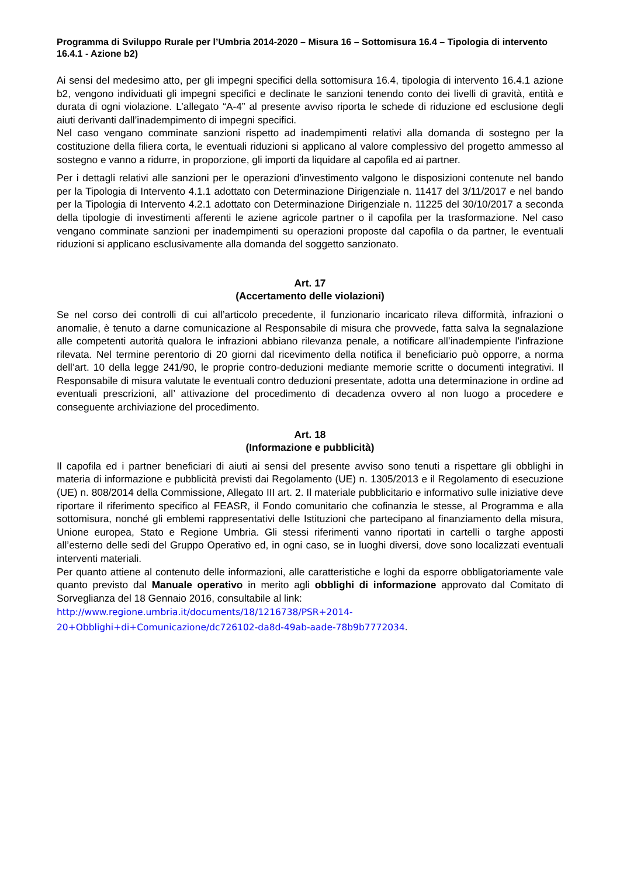Programma di Sviluppo Rurale per l’Umbria 2014-2020 – Misura 16 – Sottomisura 16.4 – Tipologia di intervento 16.4.1 - Azione b2)
Ai sensi del medesimo atto, per gli impegni specifici della sottomisura 16.4, tipologia di intervento 16.4.1 azione b2, vengono individuati gli impegni specifici e declinate le sanzioni tenendo conto dei livelli di gravità, entità e durata di ogni violazione. L’allegato “A-4” al presente avviso riporta le schede di riduzione ed esclusione degli aiuti derivanti dall’inadempimento di impegni specifici.
Nel caso vengano comminate sanzioni rispetto ad inadempimenti relativi alla domanda di sostegno per la costituzione della filiera corta, le eventuali riduzioni si applicano al valore complessivo del progetto ammesso al sostegno e vanno a ridurre, in proporzione, gli importi da liquidare al capofila ed ai partner.
Per i dettagli relativi alle sanzioni per le operazioni d’investimento valgono le disposizioni contenute nel bando per la Tipologia di Intervento 4.1.1 adottato con Determinazione Dirigenziale n. 11417 del 3/11/2017 e nel bando per la Tipologia di Intervento 4.2.1 adottato con Determinazione Dirigenziale n. 11225 del 30/10/2017 a seconda della tipologie di investimenti afferenti le aziene agricole partner o il capofila per la trasformazione. Nel caso vengano comminate sanzioni per inadempimenti su operazioni proposte dal capofila o da partner, le eventuali riduzioni si applicano esclusivamente alla domanda del soggetto sanzionato.
Art. 17
(Accertamento delle violazioni)
Se nel corso dei controlli di cui all’articolo precedente, il funzionario incaricato rileva difformità, infrazioni o anomalie, è tenuto a darne comunicazione al Responsabile di misura che provvede, fatta salva la segnalazione alle competenti autorità qualora le infrazioni abbiano rilevanza penale, a notificare all’inadempiente l’infrazione rilevata. Nel termine perentorio di 20 giorni dal ricevimento della notifica il beneficiario può opporre, a norma dell’art. 10 della legge 241/90, le proprie contro-deduzioni mediante memorie scritte o documenti integrativi. Il Responsabile di misura valutate le eventuali contro deduzioni presentate, adotta una determinazione in ordine ad eventuali prescrizioni, all’ attivazione del procedimento di decadenza ovvero al non luogo a procedere e conseguente archiviazione del procedimento.
Art. 18
(Informazione e pubblicità)
Il capofila ed i partner beneficiari di aiuti ai sensi del presente avviso sono tenuti a rispettare gli obblighi in materia di informazione e pubblicità previsti dai Regolamento (UE) n. 1305/2013 e il Regolamento di esecuzione (UE) n. 808/2014 della Commissione, Allegato III art. 2. Il materiale pubblicitario e informativo sulle iniziative deve riportare il riferimento specifico al FEASR, il Fondo comunitario che cofinanzia le stesse, al Programma e alla sottomisura, nonché gli emblemi rappresentativi delle Istituzioni che partecipano al finanziamento della misura, Unione europea, Stato e Regione Umbria. Gli stessi riferimenti vanno riportati in cartelli o targhe apposti all’esterno delle sedi del Gruppo Operativo ed, in ogni caso, se in luoghi diversi, dove sono localizzati eventuali interventi materiali.
Per quanto attiene al contenuto delle informazioni, alle caratteristiche e loghi da esporre obbligatoriamente vale quanto previsto dal Manuale operativo in merito agli obblighi di informazione approvato dal Comitato di Sorveglianza del 18 Gennaio 2016, consultabile al link:
http://www.regione.umbria.it/documents/18/1216738/PSR+2014-
20+Obblighi+di+Comunicazione/dc726102-da8d-49ab-aade-78b9b7772034.